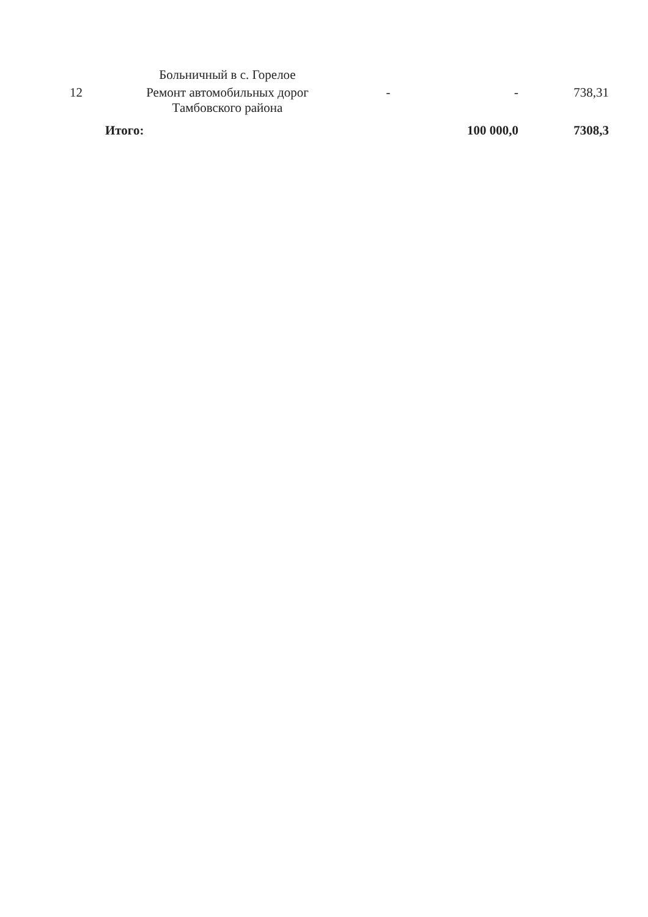| | Больничный в с. Горелое | | | |
| 12 | Ремонт автомобильных дорог Тамбовского района | - | - | 738,31 |
| | Итого: | | 100 000,0 | 7308,3 |